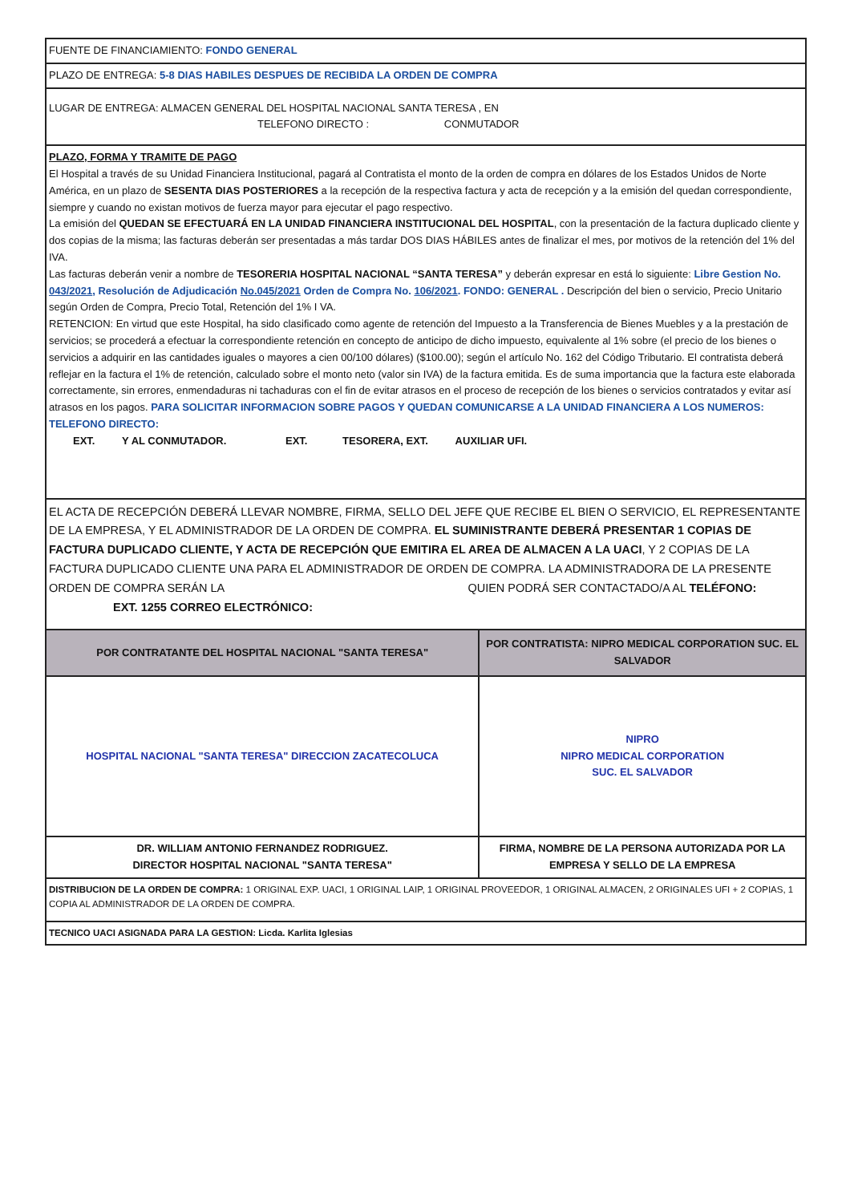| FUENTE DE FINANCIAMIENTO: FONDO GENERAL | |
| PLAZO DE ENTREGA: 5-8 DIAS HABILES DESPUES DE RECIBIDA LA ORDEN DE COMPRA | |
| LUGAR DE ENTREGA: ALMACEN GENERAL DEL HOSPITAL NACIONAL SANTA TERESA , EN TELEFONO DIRECTO : CONMUTADOR | |
| PLAZO, FORMA Y TRAMITE DE PAGO El Hospital a través de su Unidad Financiera Institucional, pagará al Contratista el monto de la orden de compra en dólares de los Estados Unidos de Norte América, en un plazo de SESENTA DIAS POSTERIORES a la recepción de la respectiva factura y acta de recepción y a la emisión del quedan correspondiente, siempre y cuando no existan motivos de fuerza mayor para ejecutar el pago respectivo. La emisión del QUEDAN SE EFECTUARÁ EN LA UNIDAD FINANCIERA INSTITUCIONAL DEL HOSPITAL , con la presentación de la factura duplicado cliente y dos copias de la misma; las facturas deberán ser presentadas a más tardar DOS DIAS HÁBILES antes de finalizar el mes, por motivos de la retención del 1% del IVA. Las facturas deberán venir a nombre de TESORERIA HOSPITAL NACIONAL “SANTA TERESA” y deberán expresar en está lo siguiente: Libre Gestion No. 043/2021 , Resolución de Adjudicación No.045/2021 Orden de Compra No. 106/2021 . FONDO: GENERAL . Descripción del bien o servicio, Precio Unitario según Orden de Compra, Precio Total, Retención del 1% I VA. RETENCION: En virtud que este Hospital, ha sido clasificado como agente de retención del Impuesto a la Transferencia de Bienes Muebles y a la prestación de servicios; se procederá a efectuar la correspondiente retención en concepto de anticipo de dicho impuesto, equivalente al 1% sobre (el precio de los bienes o servicios a adquirir en las cantidades iguales o mayores a cien 00/100 dólares) ($100.00); según el artículo No. 162 del Código Tributario. El contratista deberá reflejar en la factura el 1% de retención, calculado sobre el monto neto (valor sin IVA) de la factura emitida. Es de suma importancia que la factura este elaborada correctamente, sin errores, enmendaduras ni tachaduras con el fin de evitar atrasos en el proceso de recepción de los bienes o servicios contratados y evitar así atrasos en los pagos. PARA SOLICITAR INFORMACION SOBRE PAGOS Y QUEDAN COMUNICARSE A LA UNIDAD FINANCIERA A LOS NUMEROS: TELEFONO DIRECTO: EXT. Y AL CONMUTADOR. EXT. TESORERA, EXT. AUXILIAR UFI. | |
| EL ACTA DE RECEPCIÓN DEBERÁ LLEVAR NOMBRE, FIRMA, SELLO DEL JEFE QUE RECIBE EL BIEN O SERVICIO, EL REPRESENTANTE DE LA EMPRESA, Y EL ADMINISTRADOR DE LA ORDEN DE COMPRA. EL SUMINISTRANTE DEBERÁ PRESENTAR 1 COPIAS DE FACTURA DUPLICADO CLIENTE, Y ACTA DE RECEPCIÓN QUE EMITIRA EL AREA DE ALMACEN A LA UACI , Y 2 COPIAS DE LA FACTURA DUPLICADO CLIENTE UNA PARA EL ADMINISTRADOR DE ORDEN DE COMPRA. LA ADMINISTRADORA DE LA PRESENTE ORDEN DE COMPRA SERÁN LA QUIEN PODRÁ SER CONTACTADO/A AL TELÉFONO: EXT. 1255 CORREO ELECTRÓNICO: | |
| POR CONTRATANTE DEL HOSPITAL NACIONAL "SANTA TERESA" | POR CONTRATISTA: NIPRO MEDICAL CORPORATION SUC. EL SALVADOR |
| HOSPITAL NACIONAL "SANTA TERESA" DIRECCION ZACATECOLUCA | NIPRO NIPRO MEDICAL CORPORATION SUC. EL SALVADOR |
| DR. WILLIAM ANTONIO FERNANDEZ RODRIGUEZ. DIRECTOR HOSPITAL NACIONAL "SANTA TERESA" | FIRMA, NOMBRE DE LA PERSONA AUTORIZADA POR LA EMPRESA Y SELLO DE LA EMPRESA |
| DISTRIBUCION DE LA ORDEN DE COMPRA: 1 ORIGINAL EXP. UACI, 1 ORIGINAL LAIP, 1 ORIGINAL PROVEEDOR, 1 ORIGINAL ALMACEN, 2 ORIGINALES UFI + 2 COPIAS, 1 COPIA AL ADMINISTRADOR DE LA ORDEN DE COMPRA. | |
| TECNICO UACI ASIGNADA PARA LA GESTION: Licda. Karlita Iglesias | |